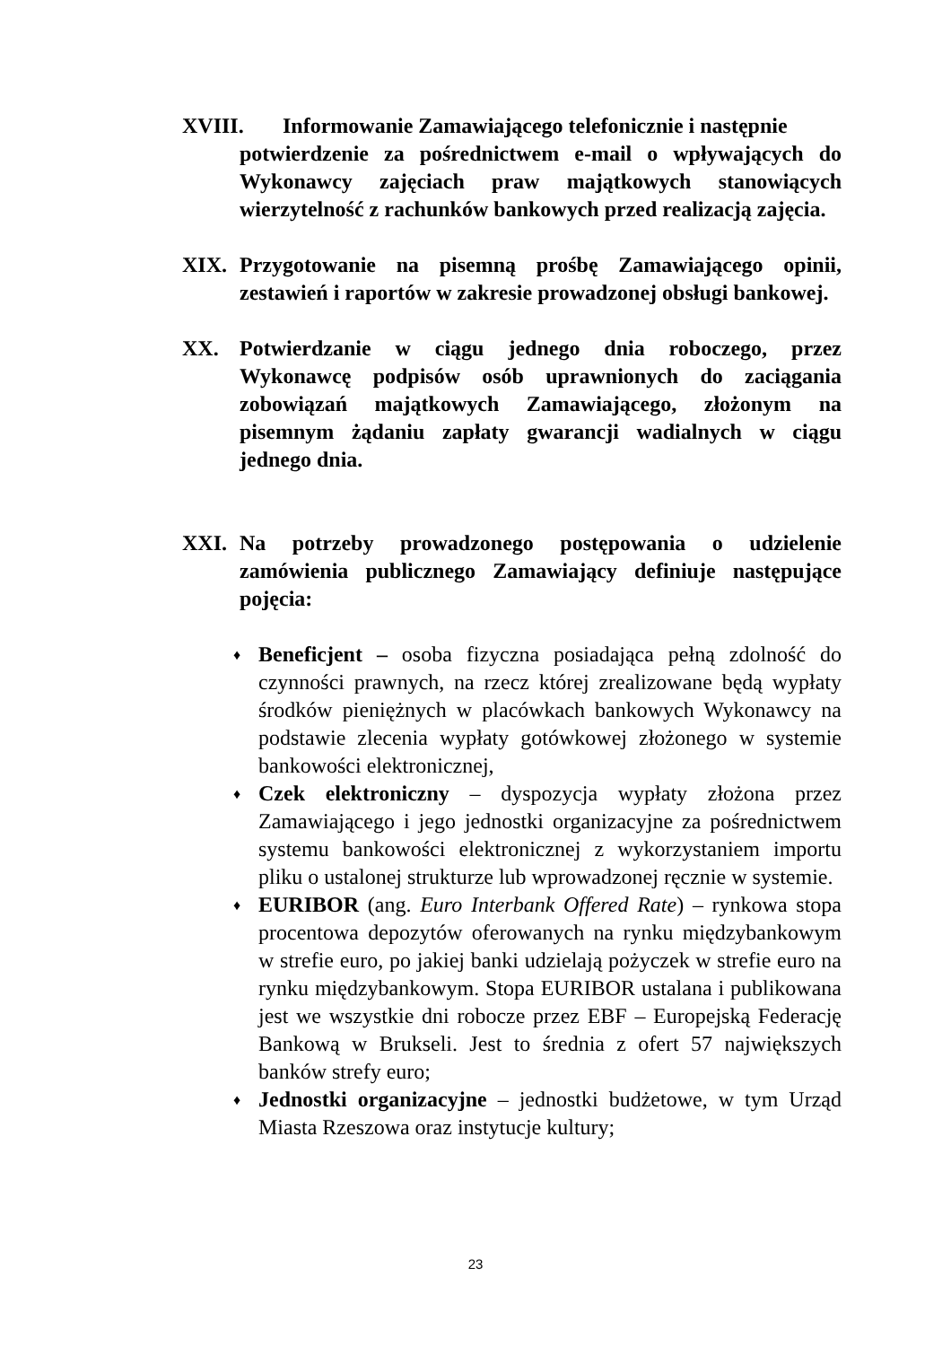XVIII. Informowanie Zamawiającego telefonicznie i następnie
potwierdzenie za pośrednictwem e-mail o wpływających do Wykonawcy zajęciach praw majątkowych stanowiących wierzytelność z rachunków bankowych przed realizacją zajęcia.
XIX. Przygotowanie na pisemną prośbę Zamawiającego opinii, zestawień i raportów w zakresie prowadzonej obsługi bankowej.
XX. Potwierdzanie w ciągu jednego dnia roboczego, przez Wykonawcę podpisów osób uprawnionych do zaciągania zobowiązań majątkowych Zamawiającego, złożonym na pisemnym żądaniu zapłaty gwarancji wadialnych w ciągu jednego dnia.
XXI. Na potrzeby prowadzonego postępowania o udzielenie zamówienia publicznego Zamawiający definiuje następujące pojęcia:
♦ Beneficjent – osoba fizyczna posiadająca pełną zdolność do czynności prawnych, na rzecz której zrealizowane będą wypłaty środków pieniężnych w placówkach bankowych Wykonawcy na podstawie zlecenia wypłaty gotówkowej złożonego w systemie bankowości elektronicznej,
♦ Czek elektroniczny – dyspozycja wypłaty złożona przez Zamawiającego i jego jednostki organizacyjne za pośrednictwem systemu bankowości elektronicznej z wykorzystaniem importu pliku o ustalonej strukturze lub wprowadzonej ręcznie w systemie.
♦ EURIBOR (ang. Euro Interbank Offered Rate) – rynkowa stopa procentowa depozytów oferowanych na rynku międzybankowym w strefie euro, po jakiej banki udzielają pożyczek w strefie euro na rynku międzybankowym. Stopa EURIBOR ustalana i publikowana jest we wszystkie dni robocze przez EBF – Europejską Federację Bankową w Brukseli. Jest to średnia z ofert 57 największych banków strefy euro;
♦ Jednostki organizacyjne – jednostki budżetowe, w tym Urząd Miasta Rzeszowa oraz instytucje kultury;
23